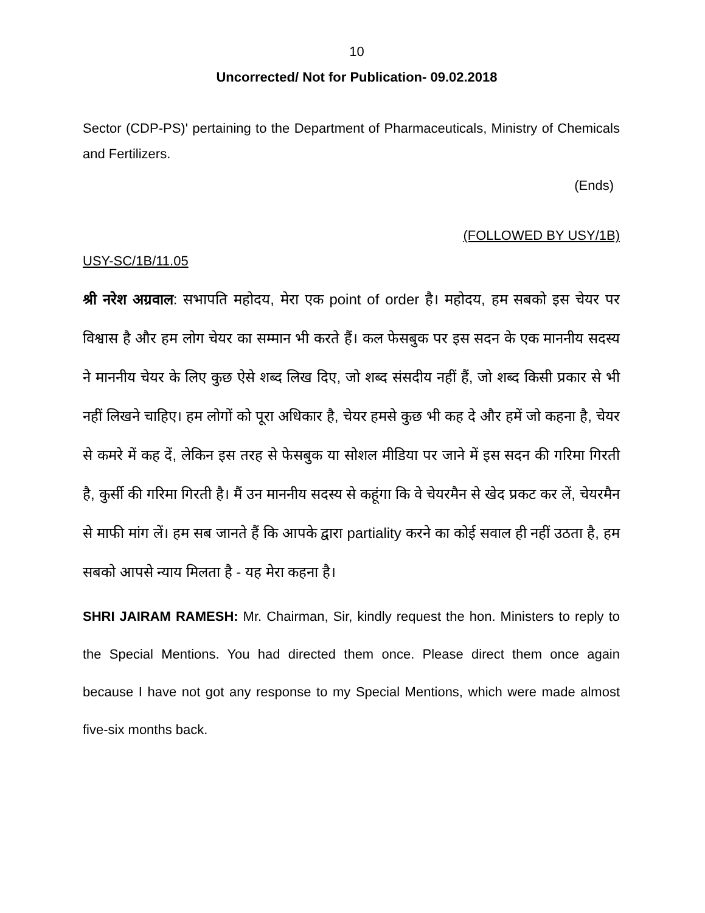10
Uncorrected/ Not for Publication- 09.02.2018
Sector (CDP-PS)' pertaining to the Department of Pharmaceuticals, Ministry of Chemicals and Fertilizers.
(Ends)
(FOLLOWED BY USY/1B)
USY-SC/1B/11.05
श्री नरेश अग्रवाल: सभापति महोदय, मेरा एक point of order है। महोदय, हम सबको इस चेयर पर विश्वास है और हम लोग चेयर का सम्मान भी करते हैं। कल फेसबुक पर इस सदन के एक माननीय सदस्य ने माननीय चेयर के लिए कुछ ऐसे शब्द लिख दिए, जो शब्द संसदीय नहीं हैं, जो शब्द किसी प्रकार से भी नहीं लिखने चाहिए। हम लोगों को पूरा अधिकार है, चेयर हमसे कुछ भी कह दे और हमें जो कहना है, चेयर से कमरे में कह दें, लेकिन इस तरह से फेसबुक या सोशल मीडिया पर जाने में इस सदन की गरिमा गिरती है, कुर्सी की गरिमा गिरती है। मैं उन माननीय सदस्य से कहूंगा कि वे चेयरमैन से खेद प्रकट कर लें, चेयरमैन से माफी मांग लें। हम सब जानते हैं कि आपके द्वारा partiality करने का कोई सवाल ही नहीं उठता है, हम सबको आपसे न्याय मिलता है - यह मेरा कहना है।
SHRI JAIRAM RAMESH: Mr. Chairman, Sir, kindly request the hon. Ministers to reply to the Special Mentions. You had directed them once. Please direct them once again because I have not got any response to my Special Mentions, which were made almost five-six months back.